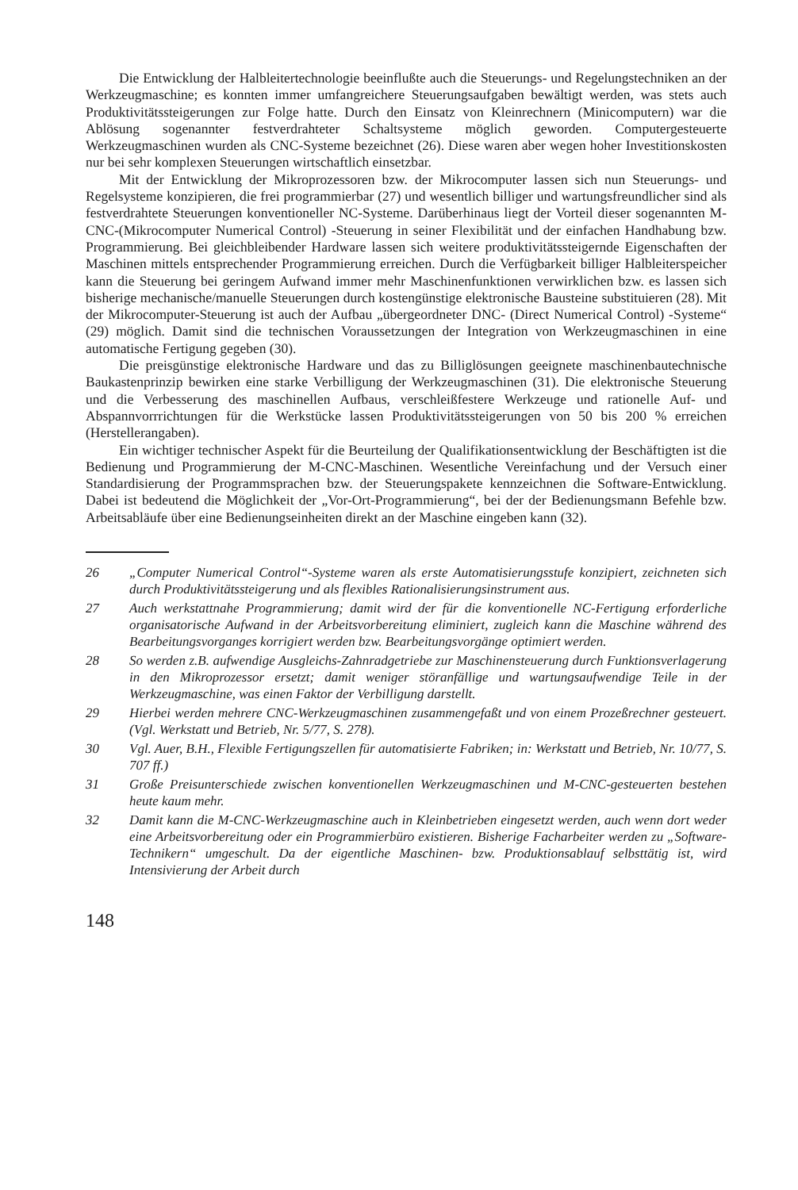Die Entwicklung der Halbleitertechnologie beeinflußte auch die Steuerungs- und Regelungstechniken an der Werkzeugmaschine; es konnten immer umfangreichere Steuerungsaufgaben bewältigt werden, was stets auch Produktivitätssteigerungen zur Folge hatte. Durch den Einsatz von Kleinrechnern (Minicomputern) war die Ablösung sogenannter festverdrahteter Schaltsysteme möglich geworden. Computergesteuerte Werkzeugmaschinen wurden als CNC-Systeme bezeichnet (26). Diese waren aber wegen hoher Investitionskosten nur bei sehr komplexen Steuerungen wirtschaftlich einsetzbar.
Mit der Entwicklung der Mikroprozessoren bzw. der Mikrocomputer lassen sich nun Steuerungs- und Regelsysteme konzipieren, die frei programmierbar (27) und wesentlich billiger und wartungsfreundlicher sind als festverdrahtete Steuerungen konventioneller NC-Systeme. Darüberhinaus liegt der Vorteil dieser sogenannten M-CNC-(Mikrocomputer Numerical Control) -Steuerung in seiner Flexibilität und der einfachen Handhabung bzw. Programmierung. Bei gleichbleibender Hardware lassen sich weitere produktivitätssteigernde Eigenschaften der Maschinen mittels entsprechender Programmierung erreichen. Durch die Verfügbarkeit billiger Halbleiterspeicher kann die Steuerung bei geringem Aufwand immer mehr Maschinenfunktionen verwirklichen bzw. es lassen sich bisherige mechanische/manuelle Steuerungen durch kostengünstige elektronische Bausteine substituieren (28). Mit der Mikrocomputer-Steuerung ist auch der Aufbau „übergeordneter DNC- (Direct Numerical Control) -Systeme“ (29) möglich. Damit sind die technischen Voraussetzungen der Integration von Werkzeugmaschinen in eine automatische Fertigung gegeben (30).
Die preisgünstige elektronische Hardware und das zu Billiglösungen geeignete maschinenbautechnische Baukastenprinzip bewirken eine starke Verbilligung der Werkzeugmaschinen (31). Die elektronische Steuerung und die Verbesserung des maschinellen Aufbaus, verschleißfestere Werkzeuge und rationelle Auf- und Abspannvorrrichtungen für die Werkstücke lassen Produktivitätssteigerungen von 50 bis 200 % erreichen (Herstellerangaben).
Ein wichtiger technischer Aspekt für die Beurteilung der Qualifikationsentwicklung der Beschäftigten ist die Bedienung und Programmierung der M-CNC-Maschinen. Wesentliche Vereinfachung und der Versuch einer Standardisierung der Programmsprachen bzw. der Steuerungspakete kennzeichnen die Software-Entwicklung. Dabei ist bedeutend die Möglichkeit der „Vor-Ort-Programmierung“, bei der der Bedienungsmann Befehle bzw. Arbeitsabläufe über eine Bedienungseinheiten direkt an der Maschine eingeben kann (32).
26 „Computer Numerical Control“-Systeme waren als erste Automatisierungsstufe konzipiert, zeichneten sich durch Produktivitätssteigerung und als flexibles Rationalisierungsinstrument aus.
27 Auch werkstattnahe Programmierung; damit wird der für die konventionelle NC-Fertigung erforderliche organisatorische Aufwand in der Arbeitsvorbereitung eliminiert, zugleich kann die Maschine während des Bearbeitungsvorganges korrigiert werden bzw. Bearbeitungsvorgänge optimiert werden.
28 So werden z.B. aufwendige Ausgleichs-Zahnradgetriebe zur Maschinensteuerung durch Funktionsverlagerung in den Mikroprozessor ersetzt; damit weniger störanfällige und wartungsaufwendige Teile in der Werkzeugmaschine, was einen Faktor der Verbilligung darstellt.
29 Hierbei werden mehrere CNC-Werkzeugmaschinen zusammengefaßt und von einem Prozeßrechner gesteuert. (Vgl. Werkstatt und Betrieb, Nr. 5/77, S. 278).
30 Vgl. Auer, B.H., Flexible Fertigungszellen für automatisierte Fabriken; in: Werkstatt und Betrieb, Nr. 10/77, S. 707 ff.)
31 Große Preisunterschiede zwischen konventionellen Werkzeugmaschinen und M-CNC-gesteuerten bestehen heute kaum mehr.
32 Damit kann die M-CNC-Werkzeugmaschine auch in Kleinbetrieben eingesetzt werden, auch wenn dort weder eine Arbeitsvorbereitung oder ein Programmierbüro existieren. Bisherige Facharbeiter werden zu „Software-Technikern“ umgeschult. Da der eigentliche Maschinen- bzw. Produktionsablauf selbsttätig ist, wird Intensivierung der Arbeit durch
148